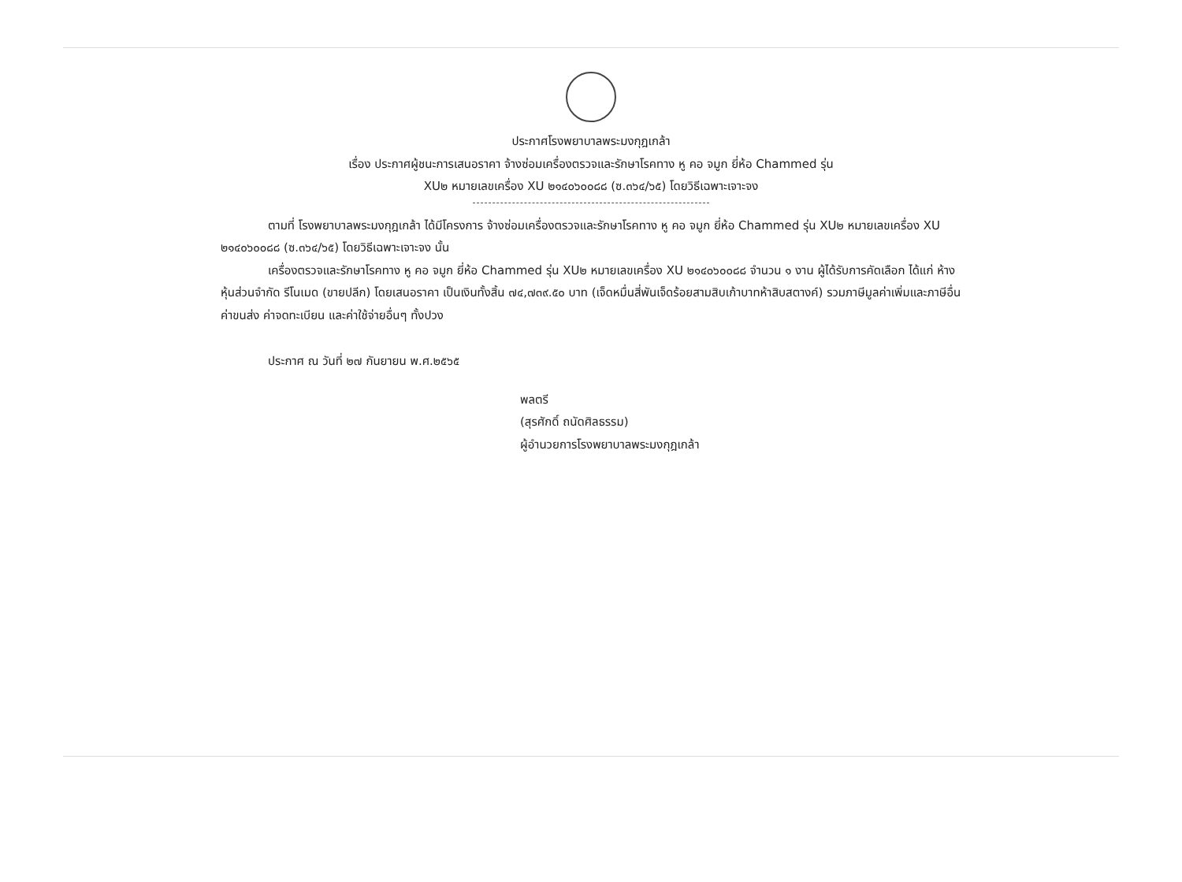ประกาศโรงพยาบาลพระมงกุฎเกล้า
เรื่อง ประกาศผู้ชนะการเสนอราคา จ้างซ่อมเครื่องตรวจและรักษาโรคทาง หู คอ จมูก ยี่ห้อ Chammed รุ่น
XU๒ หมายเลขเครื่อง XU ๒๑๔๐๖๐๐๘๘ (ซ.๓๖๔/๖๕) โดยวิธีเฉพาะเจาะจง
ตามที่ โรงพยาบาลพระมงกุฎเกล้า ได้มีโครงการ จ้างซ่อมเครื่องตรวจและรักษาโรคทาง หู คอ จมูก ยี่ห้อ Chammed รุ่น XU๒ หมายเลขเครื่อง XU ๒๑๔๐๖๐๐๘๘ (ซ.๓๖๔/๖๕) โดยวิธีเฉพาะเจาะจง นั้น
เครื่องตรวจและรักษาโรคทาง หู คอ จมูก ยี่ห้อ Chammed รุ่น XU๒ หมายเลขเครื่อง XU ๒๑๔๐๖๐๐๘๘ จำนวน ๑ งาน ผู้ได้รับการคัดเลือก ได้แก่ ห้างหุ้นส่วนจำกัด รีโนเมด (ขายปลีก) โดยเสนอราคา เป็นเงินทั้งสิ้น ๗๔,๗๓๙.๕๐ บาท (เจ็ดหมื่นสี่พันเจ็ดร้อยสามสิบเก้าบาทห้าสิบสตางค์) รวมภาษีมูลค่าเพิ่มและภาษีอื่น ค่าขนส่ง ค่าจดทะเบียน และค่าใช้จ่ายอื่นๆ ทั้งปวง
ประกาศ ณ วันที่ ๒๗ กันยายน พ.ศ.๒๕๖๕
พลตรี
(สุรศักดิ์ ถนัดศิลธรรม)
ผู้อำนวยการโรงพยาบาลพระมงกุฎเกล้า